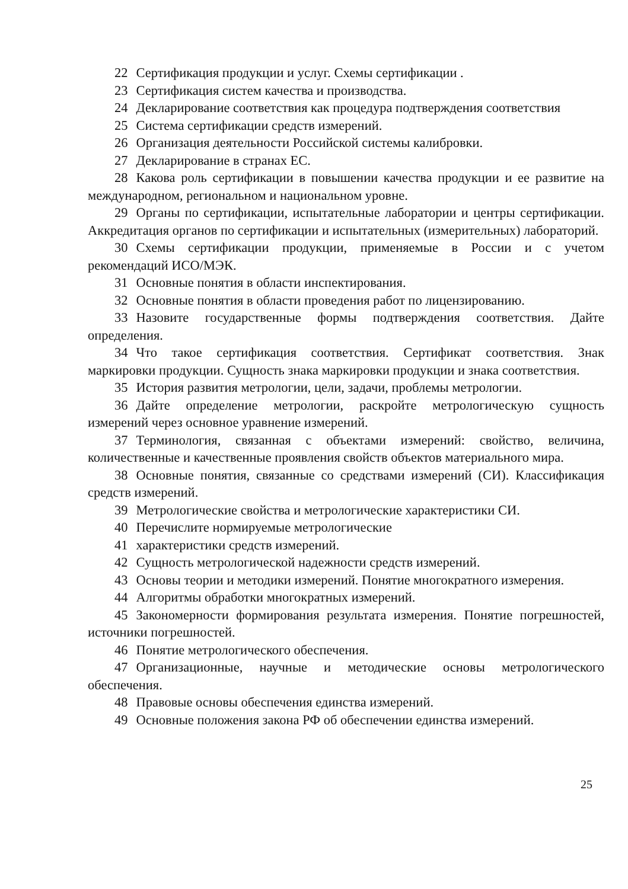22 Сертификация продукции и услуг. Схемы сертификации .
23 Сертификация систем качества и производства.
24 Декларирование соответствия как процедура подтверждения соответствия
25 Система сертификации средств измерений.
26 Организация деятельности Российской системы калибровки.
27 Декларирование в странах ЕС.
28 Какова роль сертификации в повышении качества продукции и ее развитие на международном, региональном и национальном уровне.
29 Органы по сертификации, испытательные лаборатории и центры сертификации. Аккредитация органов по сертификации и испытательных (измерительных) лабораторий.
30 Схемы сертификации продукции, применяемые в России и с учетом рекомендаций ИСО/МЭК.
31 Основные понятия в области инспектирования.
32 Основные понятия в области проведения работ по лицензированию.
33 Назовите государственные формы подтверждения соответствия. Дайте определения.
34 Что такое сертификация соответствия. Сертификат соответствия. Знак маркировки продукции. Сущность знака маркировки продукции и знака соответствия.
35 История развития метрологии, цели, задачи, проблемы метрологии.
36 Дайте определение метрологии, раскройте метрологическую сущность измерений через основное уравнение измерений.
37 Терминология, связанная с объектами измерений: свойство, величина, количественные и качественные проявления свойств объектов материального мира.
38 Основные понятия, связанные со средствами измерений (СИ). Классификация средств измерений.
39 Метрологические свойства и метрологические характеристики СИ.
40 Перечислите нормируемые метрологические
41 характеристики средств измерений.
42 Сущность метрологической надежности средств измерений.
43 Основы теории и методики измерений. Понятие многократного измерения.
44 Алгоритмы обработки многократных измерений.
45 Закономерности формирования результата измерения. Понятие погрешностей, источники погрешностей.
46 Понятие метрологического обеспечения.
47 Организационные, научные и методические основы метрологического обеспечения.
48 Правовые основы обеспечения единства измерений.
49 Основные положения закона РФ об обеспечении единства измерений.
25